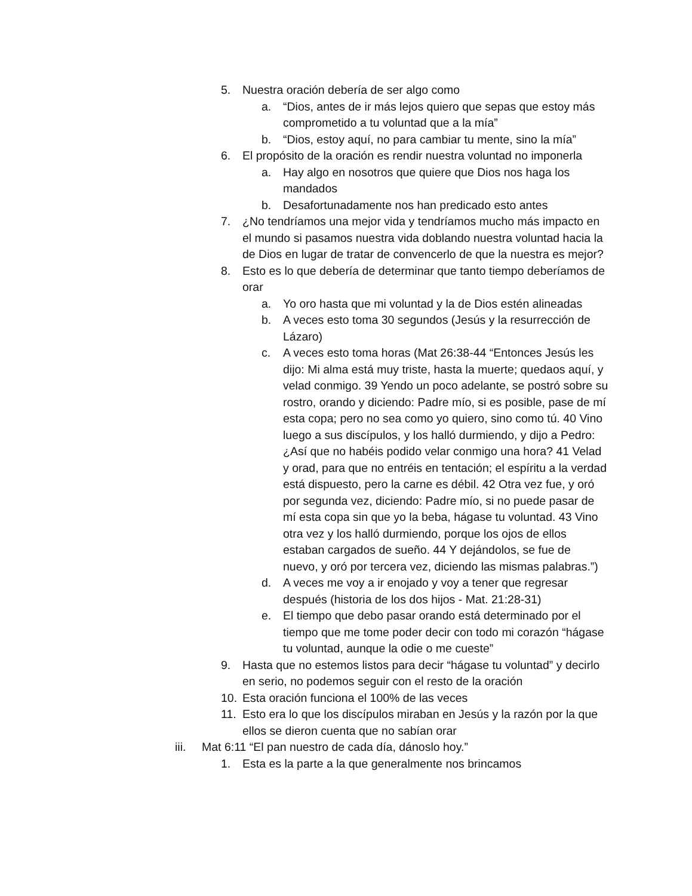5. Nuestra oración debería de ser algo como
a. “Dios, antes de ir más lejos quiero que sepas que estoy más comprometido a tu voluntad que a la mía”
b. “Dios, estoy aquí, no para cambiar tu mente, sino la mía”
6. El propósito de la oración es rendir nuestra voluntad no imponerla
a. Hay algo en nosotros que quiere que Dios nos haga los mandados
b. Desafortunadamente nos han predicado esto antes
7. ¿No tendríamos una mejor vida y tendríamos mucho más impacto en el mundo si pasamos nuestra vida doblando nuestra voluntad hacia la de Dios en lugar de tratar de convencerlo de que la nuestra es mejor?
8. Esto es lo que debería de determinar que tanto tiempo deberíamos de orar
a. Yo oro hasta que mi voluntad y la de Dios estén alineadas
b. A veces esto toma 30 segundos (Jesús y la resurrección de Lázaro)
c. A veces esto toma horas (Mat 26:38-44 “Entonces Jesús les dijo: Mi alma está muy triste, hasta la muerte; quedaos aquí, y velad conmigo. 39 Yendo un poco adelante, se postró sobre su rostro, orando y diciendo: Padre mío, si es posible, pase de mí esta copa; pero no sea como yo quiero, sino como tú. 40 Vino luego a sus discípulos, y los halló durmiendo, y dijo a Pedro: ¿Así que no habéis podido velar conmigo una hora? 41 Velad y orad, para que no entréis en tentación; el espíritu a la verdad está dispuesto, pero la carne es débil. 42 Otra vez fue, y oró por segunda vez, diciendo: Padre mío, si no puede pasar de mí esta copa sin que yo la beba, hágase tu voluntad. 43 Vino otra vez y los halló durmiendo, porque los ojos de ellos estaban cargados de sueño. 44 Y dejándolos, se fue de nuevo, y oró por tercera vez, diciendo las mismas palabras.”)
d. A veces me voy a ir enojado y voy a tener que regresar después (historia de los dos hijos - Mat. 21:28-31)
e. El tiempo que debo pasar orando está determinado por el tiempo que me tome poder decir con todo mi corazón “hágase tu voluntad, aunque la odie o me cueste”
9. Hasta que no estemos listos para decir “hágase tu voluntad” y decirlo en serio, no podemos seguir con el resto de la oración
10. Esta oración funciona el 100% de las veces
11. Esto era lo que los discípulos miraban en Jesús y la razón por la que ellos se dieron cuenta que no sabían orar
iii. Mat 6:11 “El pan nuestro de cada día, dánoslo hoy.”
1. Esta es la parte a la que generalmente nos brincamos